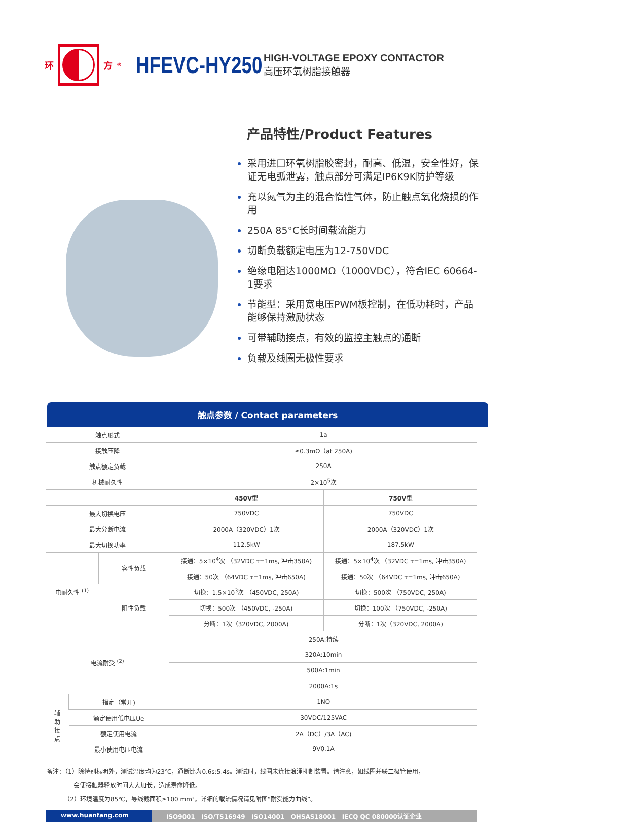环
方<sup>®</sup>
HFEVC-HY250
HIGH-VOLTAGE EPOXY CONTACTOR
高压环氧树脂接触器
产品特性/Product Features
采用进口环氧树脂胶密封，耐高、低温，安全性好，保证无电弧泄露，触点部分可满足IP6K9K防护等级
充以氮气为主的混合惰性气体，防止触点氧化烧损的作用
250A 85°C长时间载流能力
切断负载额定电压为12-750VDC
绝缘电阻达1000MΩ（1000VDC），符合IEC 60664-1要求
节能型：采用宽电压PWM板控制，在低功耗时，产品能够保持激励状态
可带辅助接点，有效的监控主触点的通断
负载及线圈无极性要求
触点参数 / Contact parameters
| 触点形式 | | | 1a | |
| 接触压降 | | | ≤0.3mΩ（at 250A) | |
| 触点额定负载 | | | 250A | |
| 机械耐久性 | | | 2×10<sup>5</sup>次 | |
| | | | 450V型 | 750V型 |
| 最大切换电压 | | | 750VDC | 750VDC |
| 最大分断电流 | | | 2000A（320VDC）1次 | 2000A（320VDC）1次 |
| 最大切换功率 | | | 112.5kW | 187.5kW |
| 电耐久性 <sup>(1)</sup> | | 容性负载 | 接通：5×10<sup>4</sup>次 （32VDC τ=1ms, 冲击350A) | 接通：5×10<sup>4</sup>次 （32VDC τ=1ms, 冲击350A) |
| | | | 接通：50次 （64VDC τ=1ms, 冲击650A) | 接通：50次 （64VDC τ=1ms, 冲击650A) |
| | | 阻性负载 | 切换：1.5×10<sup>3</sup>次 （450VDC, 250A) | 切换：500次 （750VDC, 250A) |
| | | | 切换：500次 （450VDC, -250A) | 切换：100次 （750VDC, -250A) |
| | | | 分断：1次（320VDC, 2000A) | 分断：1次（320VDC, 2000A) |
| 电流耐受 <sup>(2)</sup> | | | 250A:持续 | |
| | | | 320A:10min | |
| | | | 500A:1min | |
| | | | 2000A:1s | |
| 辅 助 接 点 | 指定（常开) | | 1NO | |
| | 额定使用低电压Ue | | 30VDC/125VAC | |
| | 额定使用电流 | | 2A（DC）/3A（AC) | |
| | 最小使用电压电流 | | 9V0.1A | |
备注：（1）除特别标明外，测试温度均为23℃，通断比为0.6s:5.4s。测试时，线圈未连接浪涌抑制装置。请注意，如线圈并联二极管使用，
会使接触器释放时间大大加长，造成寿命降低。
（2）环境温度为85℃，导线截面积≥100 mm²。详细的载流情况请见附图“耐受能力曲线”。
www.huanfang.com ISO9001 ISO/TS16949 ISO14001 OHSAS18001 IECQ QC 080000认证企业